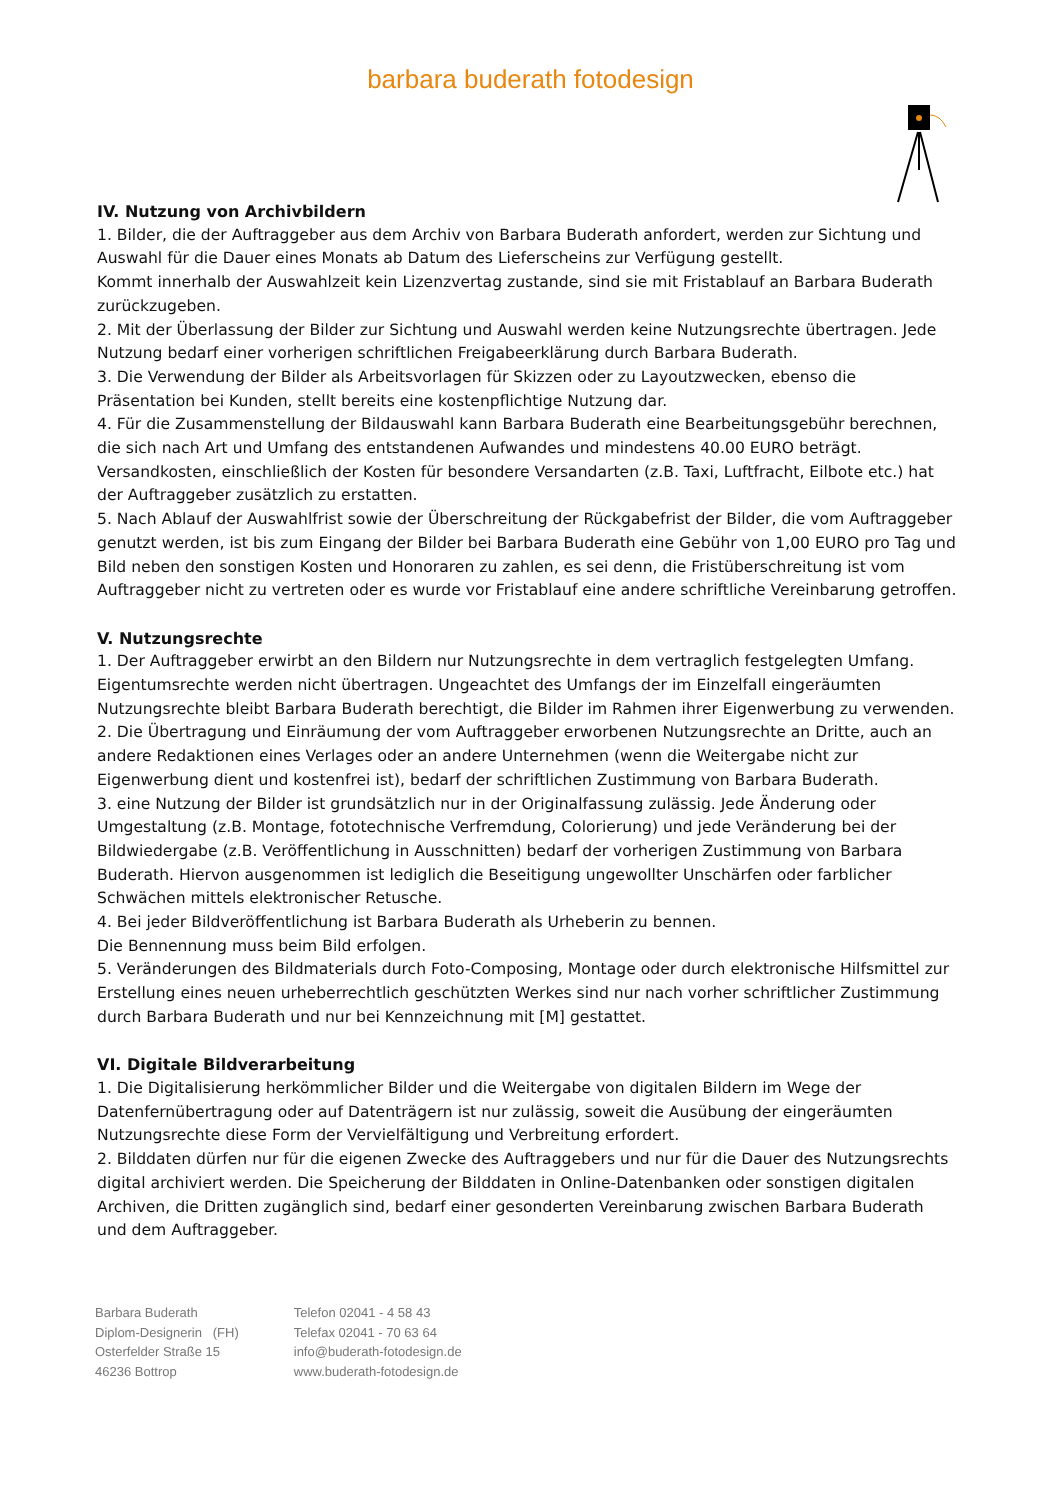barbara buderath fotodesign
IV. Nutzung von Archivbildern
1. Bilder, die der Auftraggeber aus dem Archiv von Barbara Buderath anfordert, werden zur Sichtung und Auswahl für die Dauer eines Monats ab Datum des Lieferscheins zur Verfügung gestellt.
Kommt innerhalb der Auswahlzeit kein Lizenzvertag zustande, sind sie mit Fristablauf an Barbara Buderath zurückzugeben.
2. Mit der Überlassung der Bilder zur Sichtung und Auswahl werden keine Nutzungsrechte übertragen. Jede Nutzung bedarf einer vorherigen schriftlichen Freigabeerklärung durch Barbara Buderath.
3. Die Verwendung der Bilder als Arbeitsvorlagen für Skizzen oder zu Layoutzwecken, ebenso die Präsentation bei Kunden, stellt bereits eine kostenpflichtige Nutzung dar.
4. Für die Zusammenstellung der Bildauswahl kann Barbara Buderath eine Bearbeitungsgebühr berechnen, die sich nach Art und Umfang des entstandenen Aufwandes und mindestens 40.00 EURO beträgt. Versandkosten, einschließlich der Kosten für besondere Versandarten (z.B. Taxi, Luftfracht, Eilbote etc.) hat der Auftraggeber zusätzlich zu erstatten.
5. Nach Ablauf der Auswahlfrist sowie der Überschreitung der Rückgabefrist der Bilder, die vom Auftraggeber genutzt werden, ist bis zum Eingang der Bilder bei Barbara Buderath eine Gebühr von 1,00 EURO pro Tag und Bild neben den sonstigen Kosten und Honoraren zu zahlen, es sei denn, die Fristüberschreitung ist vom Auftraggeber nicht zu vertreten oder es wurde vor Fristablauf eine andere schriftliche Vereinbarung getroffen.
V. Nutzungsrechte
1. Der Auftraggeber erwirbt an den Bildern nur Nutzungsrechte in dem vertraglich festgelegten Umfang. Eigentumsrechte werden nicht übertragen. Ungeachtet des Umfangs der im Einzelfall eingeräumten Nutzungsrechte bleibt Barbara Buderath berechtigt, die Bilder im Rahmen ihrer Eigenwerbung zu verwenden.
2. Die Übertragung und Einräumung der vom Auftraggeber erworbenen Nutzungsrechte an Dritte, auch an andere Redaktionen eines Verlages oder an andere Unternehmen (wenn die Weitergabe nicht zur Eigenwerbung dient und kostenfrei ist), bedarf der schriftlichen Zustimmung von Barbara Buderath.
3. eine Nutzung der Bilder ist grundsätzlich nur in der Originalfassung zulässig. Jede Änderung oder Umgestaltung (z.B. Montage, fototechnische Verfremdung, Colorierung) und jede Veränderung bei der Bildwiedergabe (z.B. Veröffentlichung in Ausschnitten) bedarf der vorherigen Zustimmung von Barbara Buderath. Hiervon ausgenommen ist lediglich die Beseitigung ungewollter Unschärfen oder farblicher Schwächen mittels elektronischer Retusche.
4. Bei jeder Bildveröffentlichung ist Barbara Buderath als Urheberin zu bennen.
Die Bennennung muss beim Bild erfolgen.
5. Veränderungen des Bildmaterials durch Foto-Composing, Montage oder durch elektronische Hilfsmittel zur Erstellung eines neuen urheberrechtlich geschützten Werkes sind nur nach vorher schriftlicher Zustimmung durch Barbara Buderath und nur bei Kennzeichnung mit [M] gestattet.
VI. Digitale Bildverarbeitung
1. Die Digitalisierung herkömmlicher Bilder und die Weitergabe von digitalen Bildern im Wege der Datenfernübertragung oder auf Datenträgern ist nur zulässig, soweit die Ausübung der eingeräumten Nutzungsrechte diese Form der Vervielfältigung und Verbreitung erfordert.
2. Bilddaten dürfen nur für die eigenen Zwecke des Auftraggebers und nur für die Dauer des Nutzungsrechts digital archiviert werden. Die Speicherung der Bilddaten in Online-Datenbanken oder sonstigen digitalen Archiven, die Dritten zugänglich sind, bedarf einer gesonderten Vereinbarung zwischen Barbara Buderath und dem Auftraggeber.
Barbara Buderath
Diplom-Designerin (FH)
Osterfelder Straße 15
46236 Bottrop
Telefon 02041 - 4 58 43
Telefax 02041 - 70 63 64
info@buderath-fotodesign.de
www.buderath-fotodesign.de